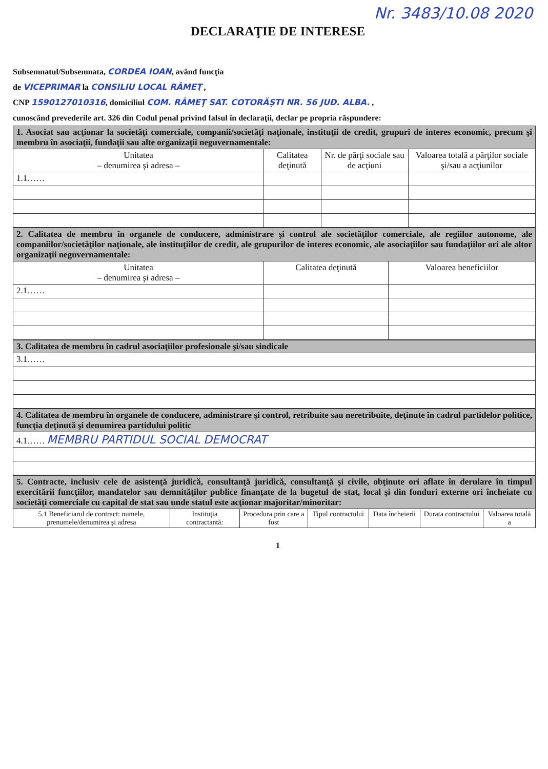Nr. 3483/10.08 2020
DECLARAŢIE DE INTERESE
Subsemnatul/Subsemnata, CORDEA IOAN, având funcţia
de VICEPRIMAR la CONSILIU LOCAL RÂMEŢ ,
CNP 1590127010316, domiciliul COM. RÂMEŢ SAT. COTORĂŞTI NR. 56 JUD. ALBA. ,
cunoscând prevederile art. 326 din Codul penal privind falsul în declaraţii, declar pe propria răspundere:
| 1. Asociat sau acţionar la societăţi comerciale, companii/societăţi naţionale, instituţii de credit, grupuri de interes economic, precum şi membru în asociaţii, fundaţii sau alte organizaţii neguvernamentale: | | | |
| Unitatea – denumirea şi adresa – | Calitatea deţinută | Nr. de părţi sociale sau de acţiuni | Valoarea totală a părţilor sociale şi/sau a acţiunilor |
| 1.1…… | | | |
| 2. Calitatea de membru în organele de conducere, administrare şi control ale societăţilor comerciale, ale regiilor autonome, ale companiilor/societăţilor naţionale, ale instituţiilor de credit, ale grupurilor de interes economic, ale asociaţiilor sau fundaţiilor ori ale altor organizaţii neguvernamentale: | | |
| Unitatea – denumirea şi adresa – | Calitatea deţinută | Valoarea beneficiilor |
| 2.1…… | | |
| 3. Calitatea de membru în cadrul asociaţiilor profesionale şi/sau sindicale |
| 3.1…… |
| 4. Calitatea de membru în organele de conducere, administrare şi control, retribuite sau neretribuite, deţinute în cadrul partidelor politice, funcţia deţinută şi denumirea partidului politic |
| 4.1…… MEMBRU PARTIDUL SOCIAL DEMOCRAT |
| 5. Contracte, inclusiv cele de asistenţă juridică, consultanţă juridică, consultanţă şi civile, obţinute ori aflate în derulare în timpul exercitării funcţiilor, mandatelor sau demnităţilor publice finanţate de la bugetul de stat, local şi din fonduri externe ori încheiate cu societăţi comerciale cu capital de stat sau unde statul este acţionar majoritar/minoritar: | | | | | | |
| 5.1 Beneficiarul de contract: numele, prenumele/denumirea şi adresa | Instituţia contractantă: | Procedura prin care a fost | Tipul contractului | Data încheierii | Durata contractului | Valoarea totală a |
1